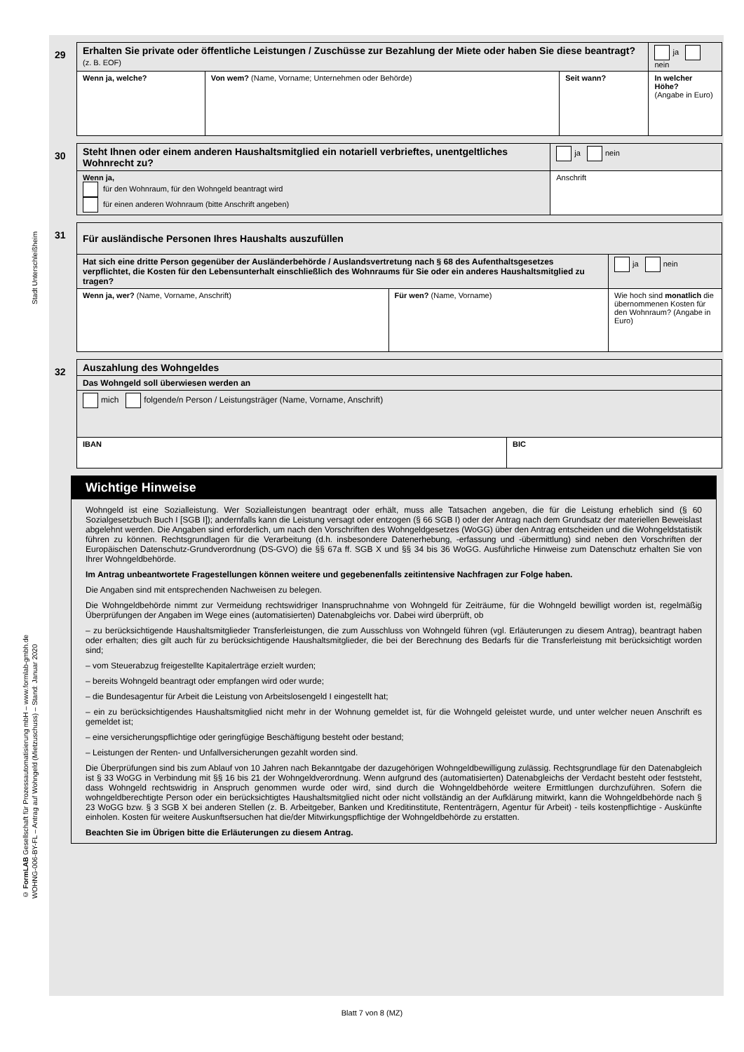Stadt Unterschleißheim
© FormLAB Gesellschaft für Prozessautomatisierung mbH – www.formlab-gmbh.de
WOHNG-006-BY-FL – Antrag auf Wohngeld (Mietzuschuss) – Stand: Januar 2020
29
| Erhalten Sie private oder öffentliche Leistungen / Zuschüsse zur Bezahlung der Miete oder haben Sie diese beantragt? (z. B. EOF) | | | ja nein |
| Wenn ja, welche? | Von wem? (Name, Vorname; Unternehmen oder Behörde) | Seit wann? | In welcher Höhe? (Angabe in Euro) |
30
| Steht Ihnen oder einem anderen Haushaltsmitglied ein notariell verbrieftes, unentgeltliches Wohnrecht zu? | ja nein |
| Wenn ja, für den Wohnraum, für den Wohngeld beantragt wird für einen anderen Wohnraum (bitte Anschrift angeben) | Anschrift |
31
| Für ausländische Personen Ihres Haushalts auszufüllen | | |
| Hat sich eine dritte Person gegenüber der Ausländerbehörde / Auslandsvertretung nach § 68 des Aufenthaltsgesetzes verpflichtet, die Kosten für den Lebensunterhalt einschließlich des Wohnraums für Sie oder ein anderes Haushaltsmitglied zu tragen? | | ja nein |
| Wenn ja, wer? (Name, Vorname, Anschrift) | Für wen? (Name, Vorname) | Wie hoch sind monatlich die übernommenen Kosten für den Wohnraum? (Angabe in Euro) |
32
| Auszahlung des Wohngeldes | |
| Das Wohngeld soll überwiesen werden an | |
| mich folgende/n Person / Leistungsträger (Name, Vorname, Anschrift) | |
| IBAN | BIC |
Wichtige Hinweise
Wohngeld ist eine Sozialleistung. Wer Sozialleistungen beantragt oder erhält, muss alle Tatsachen angeben, die für die Leistung erheblich sind (§ 60 Sozialgesetzbuch Buch I [SGB I]); andernfalls kann die Leistung versagt oder entzogen (§ 66 SGB I) oder der Antrag nach dem Grundsatz der materiellen Beweislast abgelehnt werden. Die Angaben sind erforderlich, um nach den Vorschriften des Wohngeldgesetzes (WoGG) über den Antrag entscheiden und die Wohngeldstatistik führen zu können. Rechtsgrundlagen für die Verarbeitung (d.h. insbesondere Datenerhebung, -erfassung und -übermittlung) sind neben den Vorschriften der Europäischen Datenschutz-Grundverordnung (DS-GVO) die §§ 67a ff. SGB X und §§ 34 bis 36 WoGG. Ausführliche Hinweise zum Datenschutz erhalten Sie von Ihrer Wohngeldbehörde.
Im Antrag unbeantwortete Fragestellungen können weitere und gegebenenfalls zeitintensive Nachfragen zur Folge haben.
Die Angaben sind mit entsprechenden Nachweisen zu belegen.
Die Wohngeldbehörde nimmt zur Vermeidung rechtswidriger Inanspruchnahme von Wohngeld für Zeiträume, für die Wohngeld bewilligt worden ist, regelmäßig Überprüfungen der Angaben im Wege eines (automatisierten) Datenabgleichs vor. Dabei wird überprüft, ob
– zu berücksichtigende Haushaltsmitglieder Transferleistungen, die zum Ausschluss von Wohngeld führen (vgl. Erläuterungen zu diesem Antrag), beantragt haben oder erhalten; dies gilt auch für zu berücksichtigende Haushaltsmitglieder, die bei der Berechnung des Bedarfs für die Transferleistung mit berücksichtigt worden sind;
– vom Steuerabzug freigestellte Kapitalerträge erzielt wurden;
– bereits Wohngeld beantragt oder empfangen wird oder wurde;
– die Bundesagentur für Arbeit die Leistung von Arbeitslosengeld I eingestellt hat;
– ein zu berücksichtigendes Haushaltsmitglied nicht mehr in der Wohnung gemeldet ist, für die Wohngeld geleistet wurde, und unter welcher neuen Anschrift es gemeldet ist;
– eine versicherungspflichtige oder geringfügige Beschäftigung besteht oder bestand;
– Leistungen der Renten- und Unfallversicherungen gezahlt worden sind.
Die Überprüfungen sind bis zum Ablauf von 10 Jahren nach Bekanntgabe der dazugehörigen Wohngeldbewilligung zulässig. Rechtsgrundlage für den Datenabgleich ist § 33 WoGG in Verbindung mit §§ 16 bis 21 der Wohngeldverordnung. Wenn aufgrund des (automatisierten) Datenabgleichs der Verdacht besteht oder feststeht, dass Wohngeld rechtswidrig in Anspruch genommen wurde oder wird, sind durch die Wohngeldbehörde weitere Ermittlungen durchzuführen. Sofern die wohngeldberechtigte Person oder ein berücksichtigtes Haushaltsmitglied nicht oder nicht vollständig an der Aufklärung mitwirkt, kann die Wohngeldbehörde nach § 23 WoGG bzw. § 3 SGB X bei anderen Stellen (z. B. Arbeitgeber, Banken und Kreditinstitute, Rententrägern, Agentur für Arbeit) - teils kostenpflichtige - Auskünfte einholen. Kosten für weitere Auskunftsersuchen hat die/der Mitwirkungspflichtige der Wohngeldbehörde zu erstatten.
Beachten Sie im Übrigen bitte die Erläuterungen zu diesem Antrag.
Blatt 7 von 8 (MZ)